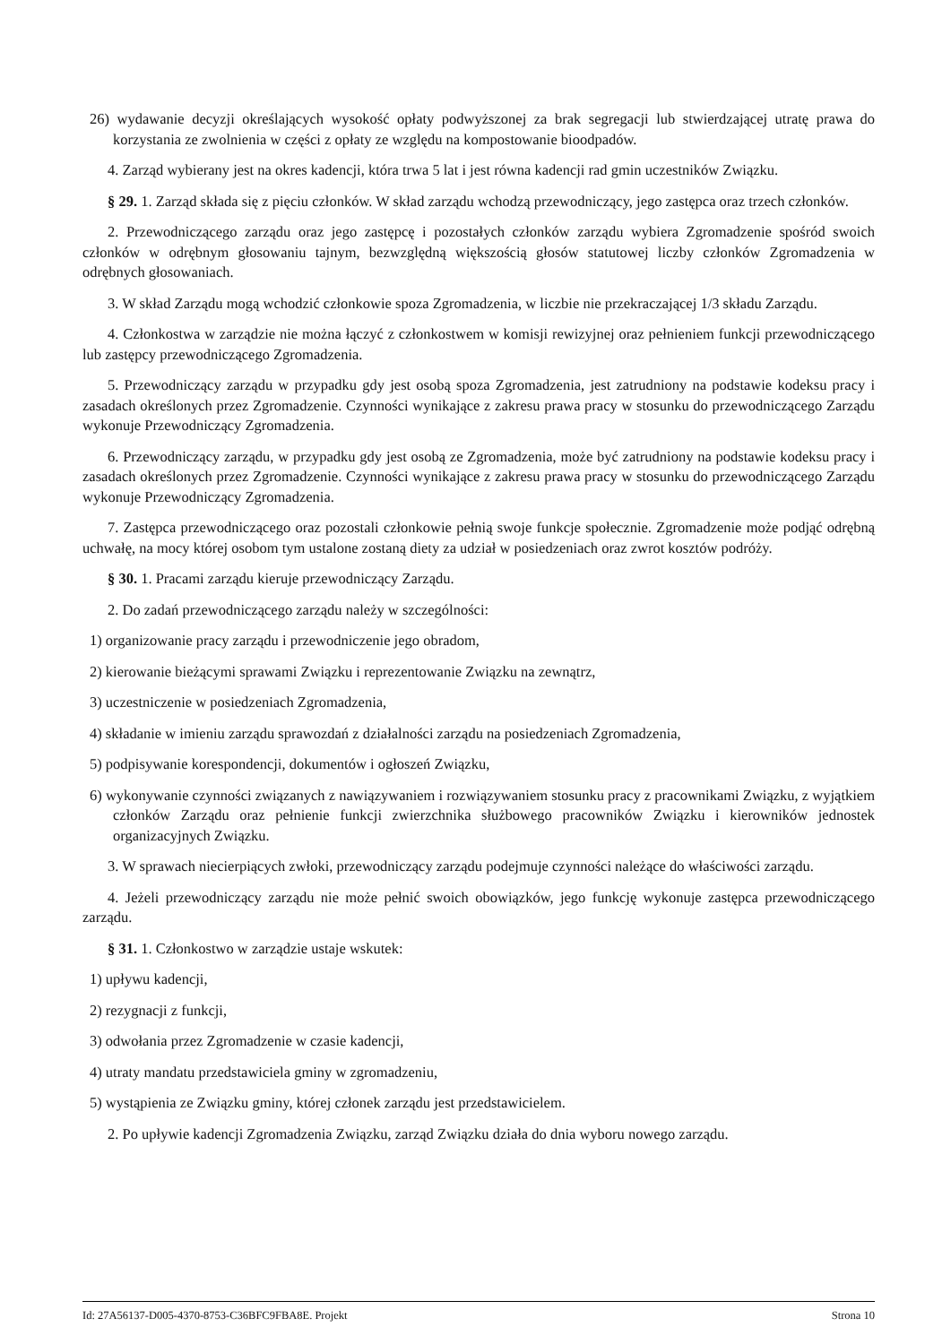26) wydawanie decyzji określających wysokość opłaty podwyższonej za brak segregacji lub stwierdzającej utratę prawa do korzystania ze zwolnienia w części z opłaty ze względu na kompostowanie bioodpadów.
4. Zarząd wybierany jest na okres kadencji, która trwa 5 lat i jest równa kadencji rad gmin uczestników Związku.
§ 29. 1. Zarząd składa się z pięciu członków. W skład zarządu wchodzą przewodniczący, jego zastępca oraz trzech członków.
2. Przewodniczącego zarządu oraz jego zastępcę i pozostałych członków zarządu wybiera Zgromadzenie spośród swoich członków w odrębnym głosowaniu tajnym, bezwzględną większością głosów statutowej liczby członków Zgromadzenia w odrębnych głosowaniach.
3. W skład Zarządu mogą wchodzić członkowie spoza Zgromadzenia, w liczbie nie przekraczającej 1/3 składu Zarządu.
4. Członkostwa w zarządzie nie można łączyć z członkostwem w komisji rewizyjnej oraz pełnieniem funkcji przewodniczącego lub zastępcy przewodniczącego Zgromadzenia.
5. Przewodniczący zarządu w przypadku gdy jest osobą spoza Zgromadzenia, jest zatrudniony na podstawie kodeksu pracy i zasadach określonych przez Zgromadzenie. Czynności wynikające z zakresu prawa pracy w stosunku do przewodniczącego Zarządu wykonuje Przewodniczący Zgromadzenia.
6. Przewodniczący zarządu, w przypadku gdy jest osobą ze Zgromadzenia, może być zatrudniony na podstawie kodeksu pracy i zasadach określonych przez Zgromadzenie. Czynności wynikające z zakresu prawa pracy w stosunku do przewodniczącego Zarządu wykonuje Przewodniczący Zgromadzenia.
7. Zastępca przewodniczącego oraz pozostali członkowie pełnią swoje funkcje społecznie. Zgromadzenie może podjąć odrębną uchwałę, na mocy której osobom tym ustalone zostaną diety za udział w posiedzeniach oraz zwrot kosztów podróży.
§ 30. 1. Pracami zarządu kieruje przewodniczący Zarządu.
2. Do zadań przewodniczącego zarządu należy w szczególności:
1) organizowanie pracy zarządu i przewodniczenie jego obradom,
2) kierowanie bieżącymi sprawami Związku i reprezentowanie Związku na zewnątrz,
3) uczestniczenie w posiedzeniach Zgromadzenia,
4) składanie w imieniu zarządu sprawozdań z działalności zarządu na posiedzeniach Zgromadzenia,
5) podpisywanie korespondencji, dokumentów i ogłoszeń Związku,
6) wykonywanie czynności związanych z nawiązywaniem i rozwiązywaniem stosunku pracy z pracownikami Związku, z wyjątkiem członków Zarządu oraz pełnienie funkcji zwierzchnika służbowego pracowników Związku i kierowników jednostek organizacyjnych Związku.
3. W sprawach niecierpiących zwłoki, przewodniczący zarządu podejmuje czynności należące do właściwości zarządu.
4. Jeżeli przewodniczący zarządu nie może pełnić swoich obowiązków, jego funkcję wykonuje zastępca przewodniczącego zarządu.
§ 31. 1. Członkostwo w zarządzie ustaje wskutek:
1) upływu kadencji,
2) rezygnacji z funkcji,
3) odwołania przez Zgromadzenie w czasie kadencji,
4) utraty mandatu przedstawiciela gminy w zgromadzeniu,
5) wystąpienia ze Związku gminy, której członek zarządu jest przedstawicielem.
2. Po upływie kadencji Zgromadzenia Związku, zarząd Związku działa do dnia wyboru nowego zarządu.
Id: 27A56137-D005-4370-8753-C36BFC9FBA8E. Projekt Strona 10